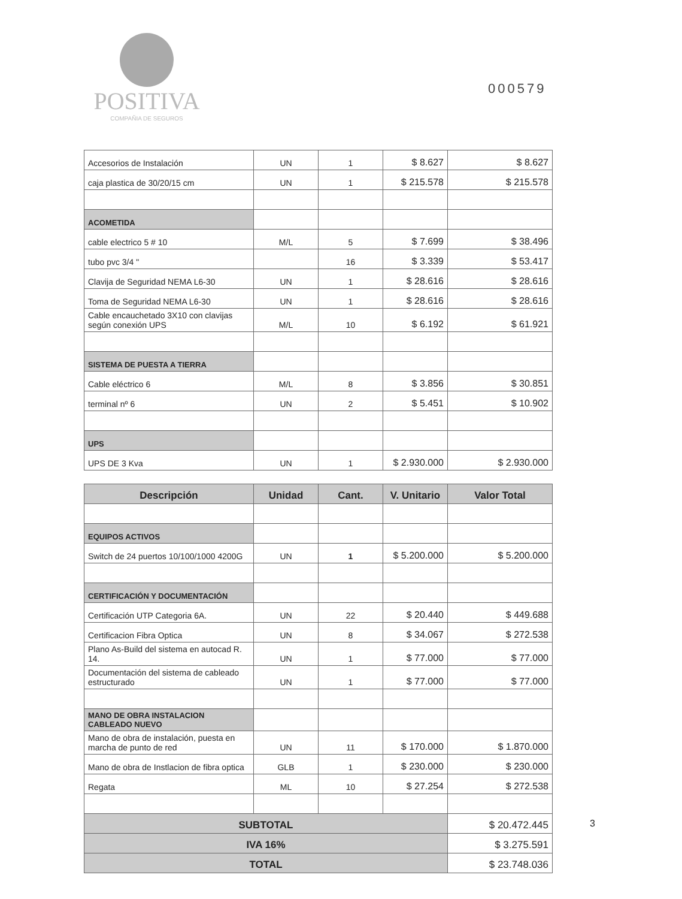POSITIVA
COMPAÑIA DE SEGUROS
000579
| Accesorios de Instalación | UN | 1 | $ 8.627 | $ 8.627 |
| caja plastica de 30/20/15 cm | UN | 1 | $ 215.578 | $ 215.578 |
| ACOMETIDA | | | | |
| cable electrico 5 # 10 | M/L | 5 | $ 7.699 | $ 38.496 |
| tubo pvc 3/4 " | | 16 | $ 3.339 | $ 53.417 |
| Clavija de Seguridad NEMA L6-30 | UN | 1 | $ 28.616 | $ 28.616 |
| Toma de Seguridad NEMA L6-30 | UN | 1 | $ 28.616 | $ 28.616 |
| Cable encauchetado 3X10 con clavijas según conexión UPS | M/L | 10 | $ 6.192 | $ 61.921 |
| SISTEMA DE PUESTA A TIERRA | | | | |
| Cable eléctrico 6 | M/L | 8 | $ 3.856 | $ 30.851 |
| terminal nº 6 | UN | 2 | $ 5.451 | $ 10.902 |
| UPS | | | | |
| UPS DE 3 Kva | UN | 1 | $ 2.930.000 | $ 2.930.000 |
| Descripción | Unidad | Cant. | V. Unitario | Valor Total |
| --- | --- | --- | --- | --- |
| EQUIPOS ACTIVOS | | | | |
| Switch de 24 puertos 10/100/1000 4200G | UN | 1 | $ 5.200.000 | $ 5.200.000 |
| CERTIFICACIÓN Y DOCUMENTACIÓN | | | | |
| Certificación UTP Categoria 6A. | UN | 22 | $ 20.440 | $ 449.688 |
| Certificacion Fibra Optica | UN | 8 | $ 34.067 | $ 272.538 |
| Plano As-Build del sistema en autocad R. 14. | UN | 1 | $ 77.000 | $ 77.000 |
| Documentación del sistema de cableado estructurado | UN | 1 | $ 77.000 | $ 77.000 |
| MANO DE OBRA INSTALACION CABLEADO NUEVO | | | | |
| Mano de obra de instalación, puesta en marcha de punto de red | UN | 11 | $ 170.000 | $ 1.870.000 |
| Mano de obra de Instlacion de fibra optica | GLB | 1 | $ 230.000 | $ 230.000 |
| Regata | ML | 10 | $ 27.254 | $ 272.538 |
| SUBTOTAL | | | | $ 20.472.445 |
| IVA 16% | | | | $ 3.275.591 |
| TOTAL | | | | $ 23.748.036 |
3